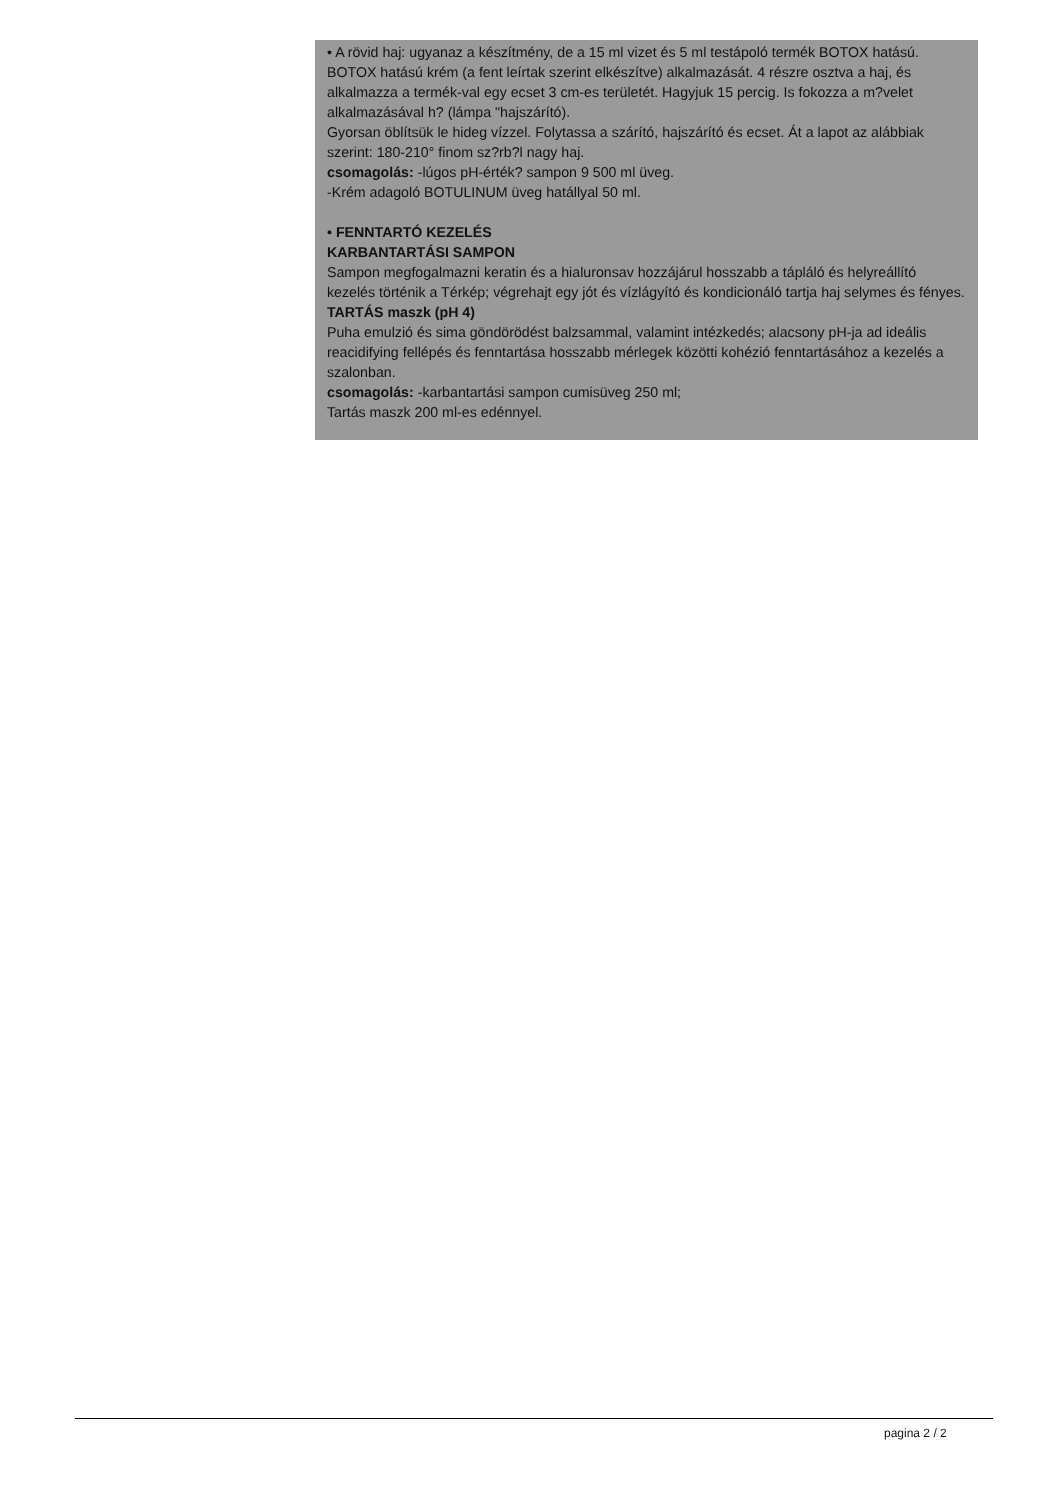• A rövid haj: ugyanaz a készítmény, de a 15 ml vizet és 5 ml testápoló termék BOTOX hatású. BOTOX hatású krém (a fent leírtak szerint elkészítve) alkalmazását. 4 részre osztva a haj, és alkalmazza a termék-val egy ecset 3 cm-es területét. Hagyjuk 15 percig. Is fokozza a m?velet alkalmazásával h? (lámpa "hajszárító).
Gyorsan öblítsük le hideg vízzel. Folytassa a szárító, hajszárító és ecset. Át a lapot az alábbiak szerint: 180-210° finom sz?rb?l nagy haj.
csomagolás: -lúgos pH-érték? sampon 9 500 ml üveg.
-Krém adagoló BOTULINUM üveg hatállyal 50 ml.
• FENNTARTÓ KEZELÉS
KARBANTARTÁSI SAMPON
Sampon megfogalmazni keratin és a hialuronsav hozzájárul hosszabb a tápláló és helyreállító kezelés történik a Térkép; végrehajt egy jót és vízlágyító és kondicionáló tartja haj selymes és fényes.
TARTÁS maszk (pH 4)
Puha emulzió és sima göndörödést balzsammal, valamint intézkedés; alacsony pH-ja ad ideális reacidifying fellépés és fenntartása hosszabb mérlegek közötti kohézió fenntartásához a kezelés a szalonban.
csomagolás: -karbantartási sampon cumisüveg 250 ml;
Tartás maszk 200 ml-es edénnyel.
pagina 2 / 2